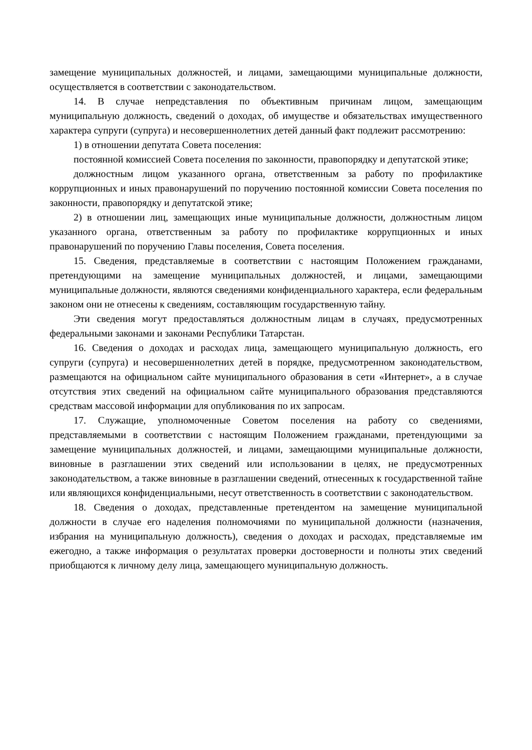замещение муниципальных должностей, и лицами, замещающими муниципальные должности, осуществляется в соответствии с законодательством.
14. В случае непредставления по объективным причинам лицом, замещающим муниципальную должность, сведений о доходах, об имуществе и обязательствах имущественного характера супруги (супруга) и несовершеннолетних детей данный факт подлежит рассмотрению:
1) в отношении депутата Совета поселения:
постоянной комиссией Совета поселения по законности, правопорядку и депутатской этике;
должностным лицом указанного органа, ответственным за работу по профилактике коррупционных и иных правонарушений по поручению постоянной комиссии Совета поселения по законности, правопорядку и депутатской этике;
2) в отношении лиц, замещающих иные муниципальные должности, должностным лицом указанного органа, ответственным за работу по профилактике коррупционных и иных правонарушений по поручению Главы поселения, Совета поселения.
15. Сведения, представляемые в соответствии с настоящим Положением гражданами, претендующими на замещение муниципальных должностей, и лицами, замещающими муниципальные должности, являются сведениями конфиденциального характера, если федеральным законом они не отнесены к сведениям, составляющим государственную тайну.
Эти сведения могут предоставляться должностным лицам в случаях, предусмотренных федеральными законами и законами Республики Татарстан.
16. Сведения о доходах и расходах лица, замещающего муниципальную должность, его супруги (супруга) и несовершеннолетних детей в порядке, предусмотренном законодательством, размещаются на официальном сайте муниципального образования в сети «Интернет», а в случае отсутствия этих сведений на официальном сайте муниципального образования представляются средствам массовой информации для опубликования по их запросам.
17. Служащие, уполномоченные Советом поселения на работу со сведениями, представляемыми в соответствии с настоящим Положением гражданами, претендующими за замещение муниципальных должностей, и лицами, замещающими муниципальные должности, виновные в разглашении этих сведений или использовании в целях, не предусмотренных законодательством, а также виновные в разглашении сведений, отнесенных к государственной тайне или являющихся конфиденциальными, несут ответственность в соответствии с законодательством.
18. Сведения о доходах, представленные претендентом на замещение муниципальной должности в случае его наделения полномочиями по муниципальной должности (назначения, избрания на муниципальную должность), сведения о доходах и расходах, представляемые им ежегодно, а также информация о результатах проверки достоверности и полноты этих сведений приобщаются к личному делу лица, замещающего муниципальную должность.